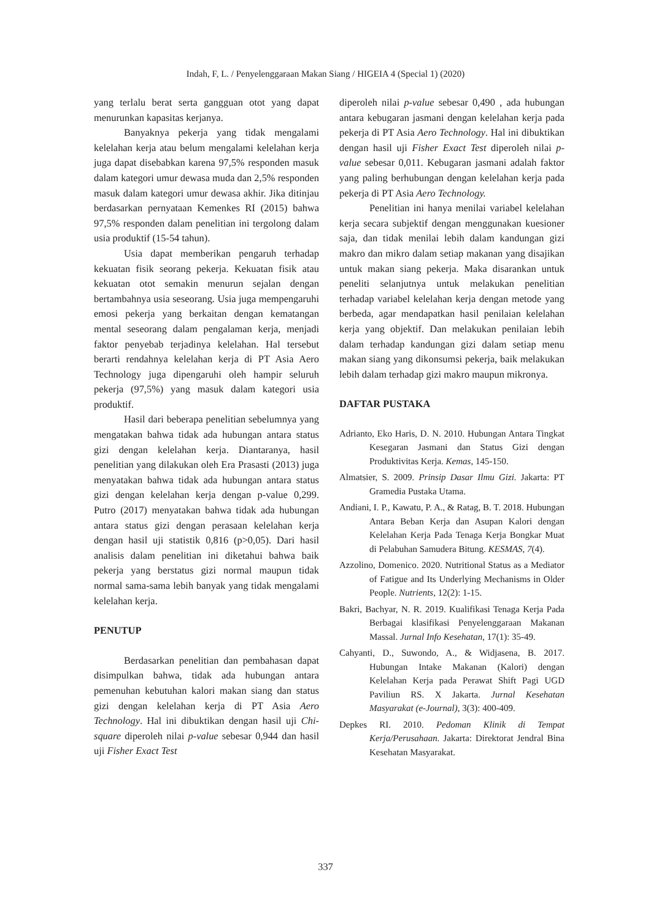Indah, F, L. / Penyelenggaraan Makan Siang / HIGEIA 4 (Special 1) (2020)
yang terlalu berat serta gangguan otot yang dapat menurunkan kapasitas kerjanya.
Banyaknya pekerja yang tidak mengalami kelelahan kerja atau belum mengalami kelelahan kerja juga dapat disebabkan karena 97,5% responden masuk dalam kategori umur dewasa muda dan 2,5% responden masuk dalam kategori umur dewasa akhir. Jika ditinjau berdasarkan pernyataan Kemenkes RI (2015) bahwa 97,5% responden dalam penelitian ini tergolong dalam usia produktif (15-54 tahun).
Usia dapat memberikan pengaruh terhadap kekuatan fisik seorang pekerja. Kekuatan fisik atau kekuatan otot semakin menurun sejalan dengan bertambahnya usia seseorang. Usia juga mempengaruhi emosi pekerja yang berkaitan dengan kematangan mental seseorang dalam pengalaman kerja, menjadi faktor penyebab terjadinya kelelahan. Hal tersebut berarti rendahnya kelelahan kerja di PT Asia Aero Technology juga dipengaruhi oleh hampir seluruh pekerja (97,5%) yang masuk dalam kategori usia produktif.
Hasil dari beberapa penelitian sebelumnya yang mengatakan bahwa tidak ada hubungan antara status gizi dengan kelelahan kerja. Diantaranya, hasil penelitian yang dilakukan oleh Era Prasasti (2013) juga menyatakan bahwa tidak ada hubungan antara status gizi dengan kelelahan kerja dengan p-value 0,299. Putro (2017) menyatakan bahwa tidak ada hubungan antara status gizi dengan perasaan kelelahan kerja dengan hasil uji statistik 0,816 (p>0,05). Dari hasil analisis dalam penelitian ini diketahui bahwa baik pekerja yang berstatus gizi normal maupun tidak normal sama-sama lebih banyak yang tidak mengalami kelelahan kerja.
PENUTUP
Berdasarkan penelitian dan pembahasan dapat disimpulkan bahwa, tidak ada hubungan antara pemenuhan kebutuhan kalori makan siang dan status gizi dengan kelelahan kerja di PT Asia Aero Technology. Hal ini dibuktikan dengan hasil uji Chi-square diperoleh nilai p-value sebesar 0,944 dan hasil uji Fisher Exact Test
diperoleh nilai p-value sebesar 0,490 , ada hubungan antara kebugaran jasmani dengan kelelahan kerja pada pekerja di PT Asia Aero Technology. Hal ini dibuktikan dengan hasil uji Fisher Exact Test diperoleh nilai p-value sebesar 0,011. Kebugaran jasmani adalah faktor yang paling berhubungan dengan kelelahan kerja pada pekerja di PT Asia Aero Technology.
Penelitian ini hanya menilai variabel kelelahan kerja secara subjektif dengan menggunakan kuesioner saja, dan tidak menilai lebih dalam kandungan gizi makro dan mikro dalam setiap makanan yang disajikan untuk makan siang pekerja. Maka disarankan untuk peneliti selanjutnya untuk melakukan penelitian terhadap variabel kelelahan kerja dengan metode yang berbeda, agar mendapatkan hasil penilaian kelelahan kerja yang objektif. Dan melakukan penilaian lebih dalam terhadap kandungan gizi dalam setiap menu makan siang yang dikonsumsi pekerja, baik melakukan lebih dalam terhadap gizi makro maupun mikronya.
DAFTAR PUSTAKA
Adrianto, Eko Haris, D. N. 2010. Hubungan Antara Tingkat Kesegaran Jasmani dan Status Gizi dengan Produktivitas Kerja. Kemas, 145-150.
Almatsier, S. 2009. Prinsip Dasar Ilmu Gizi. Jakarta: PT Gramedia Pustaka Utama.
Andiani, I. P., Kawatu, P. A., & Ratag, B. T. 2018. Hubungan Antara Beban Kerja dan Asupan Kalori dengan Kelelahan Kerja Pada Tenaga Kerja Bongkar Muat di Pelabuhan Samudera Bitung. KESMAS, 7(4).
Azzolino, Domenico. 2020. Nutritional Status as a Mediator of Fatigue and Its Underlying Mechanisms in Older People. Nutrients, 12(2): 1-15.
Bakri, Bachyar, N. R. 2019. Kualifikasi Tenaga Kerja Pada Berbagai klasifikasi Penyelenggaraan Makanan Massal. Jurnal Info Kesehatan, 17(1): 35-49.
Cahyanti, D., Suwondo, A., & Widjasena, B. 2017. Hubungan Intake Makanan (Kalori) dengan Kelelahan Kerja pada Perawat Shift Pagi UGD Paviliun RS. X Jakarta. Jurnal Kesehatan Masyarakat (e-Journal), 3(3): 400-409.
Depkes RI. 2010. Pedoman Klinik di Tempat Kerja/Perusahaan. Jakarta: Direktorat Jendral Bina Kesehatan Masyarakat.
337